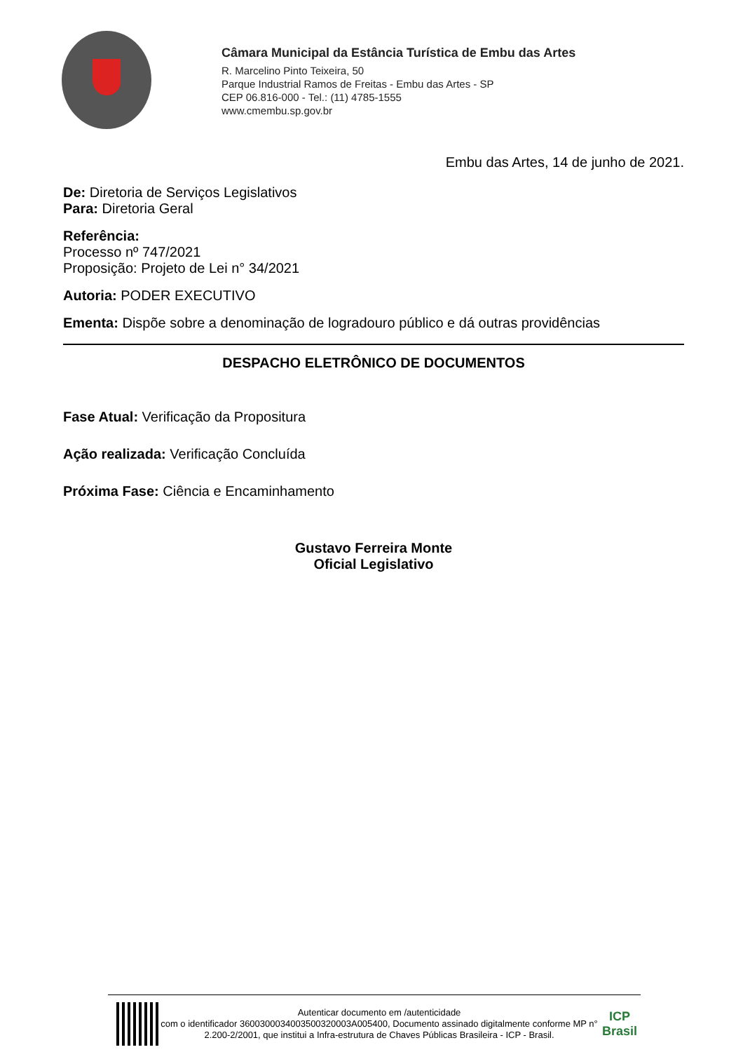Câmara Municipal da Estância Turística de Embu das Artes
R. Marcelino Pinto Teixeira, 50
Parque Industrial Ramos de Freitas - Embu das Artes - SP
CEP 06.816-000 - Tel.: (11) 4785-1555
www.cmembu.sp.gov.br
Embu das Artes, 14 de junho de 2021.
De: Diretoria de Serviços Legislativos
Para: Diretoria Geral
Referência:
Processo nº 747/2021
Proposição: Projeto de Lei n° 34/2021
Autoria: PODER EXECUTIVO
Ementa: Dispõe sobre a denominação de logradouro público e dá outras providências
DESPACHO ELETRÔNICO DE DOCUMENTOS
Fase Atual: Verificação da Propositura
Ação realizada: Verificação Concluída
Próxima Fase: Ciência e Encaminhamento
Gustavo Ferreira Monte
Oficial Legislativo
Autenticar documento em /autenticidade
com o identificador 3600300034003500320003A005400, Documento assinado digitalmente conforme MP n° 2.200-2/2001, que institui a Infra-estrutura de Chaves Públicas Brasileira - ICP - Brasil.
ICP Brasil